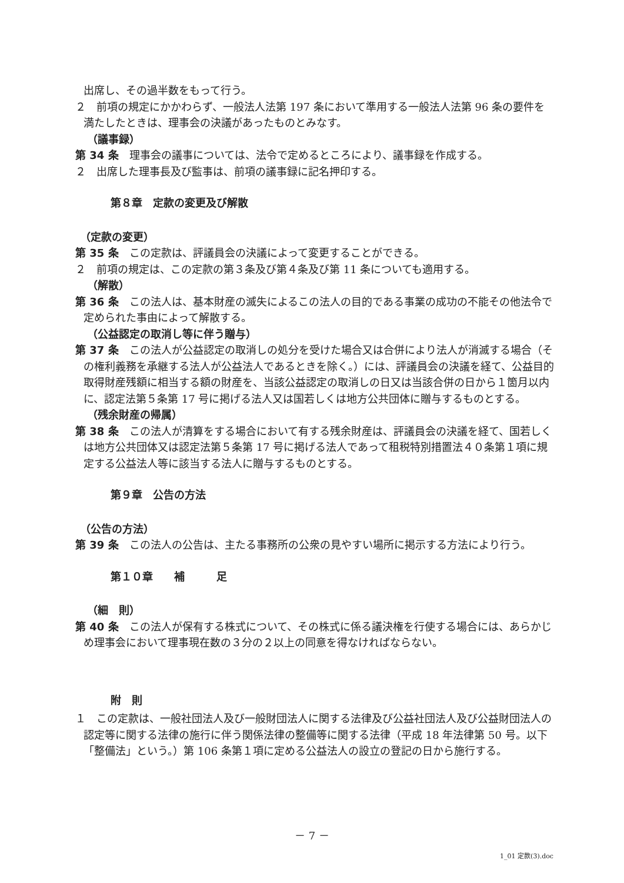出席し、その過半数をもって行う。
２　前項の規定にかかわらず、一般法人法第 197 条において準用する一般法人法第 96 条の要件を満たしたときは、理事会の決議があったものとみなす。
（議事録）
第 34 条　理事会の議事については、法令で定めるところにより、議事録を作成する。
２　出席した理事長及び監事は、前項の議事録に記名押印する。
第８章　定款の変更及び解散
（定款の変更）
第 35 条　この定款は、評議員会の決議によって変更することができる。
２　前項の規定は、この定款の第３条及び第４条及び第 11 条についても適用する。
（解散）
第 36 条　この法人は、基本財産の滅失によるこの法人の目的である事業の成功の不能その他法令で定められた事由によって解散する。
（公益認定の取消し等に伴う贈与）
第 37 条　この法人が公益認定の取消しの処分を受けた場合又は合併により法人が消滅する場合（その権利義務を承継する法人が公益法人であるときを除く。）には、評議員会の決議を経て、公益目的取得財産残額に相当する額の財産を、当該公益認定の取消しの日又は当該合併の日から１箇月以内に、認定法第５条第 17 号に掲げる法人又は国若しくは地方公共団体に贈与するものとする。
（残余財産の帰属）
第 38 条　この法人が清算をする場合において有する残余財産は、評議員会の決議を経て、国若しくは地方公共団体又は認定法第５条第 17 号に掲げる法人であって租税特別措置法４０条第１項に規定する公益法人等に該当する法人に贈与するものとする。
第９章　公告の方法
（公告の方法）
第 39 条　この法人の公告は、主たる事務所の公衆の見やすい場所に掲示する方法により行う。
第１０章　　補　　　足
（細　則）
第 40 条　この法人が保有する株式について、その株式に係る議決権を行使する場合には、あらかじめ理事会において理事現在数の３分の２以上の同意を得なければならない。
附　則
１　この定款は、一般社団法人及び一般財団法人に関する法律及び公益社団法人及び公益財団法人の認定等に関する法律の施行に伴う関係法律の整備等に関する法律（平成 18 年法律第 50 号。以下「整備法」という。）第 106 条第１項に定める公益法人の設立の登記の日から施行する。
－ 7 －
1_01 定款(3).doc